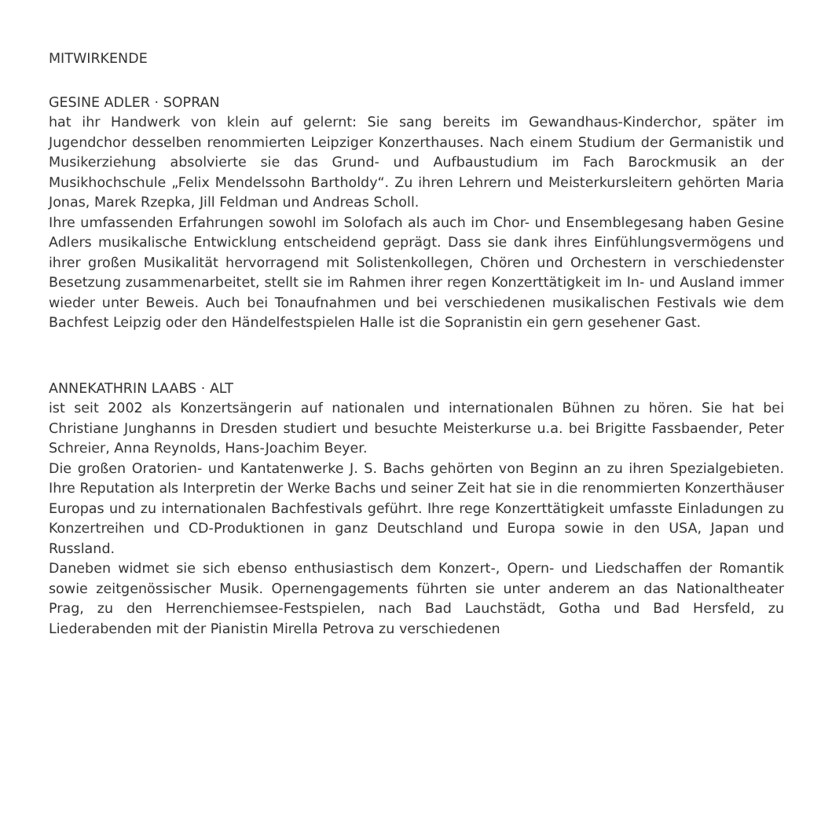MITWIRKENDE
GESINE ADLER · SOPRAN
hat ihr Handwerk von klein auf gelernt: Sie sang bereits im Gewandhaus-Kinderchor, später im Jugendchor desselben renommierten Leipziger Konzerthauses. Nach einem Studium der Germanistik und Musikerziehung absolvierte sie das Grund- und Aufbaustudium im Fach Barockmusik an der Musikhochschule „Felix Mendelssohn Bartholdy“. Zu ihren Lehrern und Meisterkursleitern gehörten Maria Jonas, Marek Rzepka, Jill Feldman und Andreas Scholl.
Ihre umfassenden Erfahrungen sowohl im Solofach als auch im Chor- und Ensemblegesang haben Gesine Adlers musikalische Entwicklung entscheidend geprägt. Dass sie dank ihres Einfühlungsvermögens und ihrer großen Musikalität hervorragend mit Solistenkollegen, Chören und Orchestern in verschiedenster Besetzung zusammenarbeitet, stellt sie im Rahmen ihrer regen Konzerttätigkeit im In- und Ausland immer wieder unter Beweis. Auch bei Tonaufnahmen und bei verschiedenen musikalischen Festivals wie dem Bachfest Leipzig oder den Händelfestspielen Halle ist die Sopranistin ein gern gesehener Gast.
ANNEKATHRIN LAABS · ALT
ist seit 2002 als Konzertsängerin auf nationalen und internationalen Bühnen zu hören. Sie hat bei Christiane Junghanns in Dresden studiert und besuchte Meisterkurse u.a. bei Brigitte Fassbaender, Peter Schreier, Anna Reynolds, Hans-Joachim Beyer.
Die großen Oratorien- und Kantatenwerke J. S. Bachs gehörten von Beginn an zu ihren Spezialgebieten. Ihre Reputation als Interpretin der Werke Bachs und seiner Zeit hat sie in die renommierten Konzerthäuser Europas und zu internationalen Bachfestivals geführt. Ihre rege Konzerttätigkeit umfasste Einladungen zu Konzertreihen und CD-Produktionen in ganz Deutschland und Europa sowie in den USA, Japan und Russland.
Daneben widmet sie sich ebenso enthusiastisch dem Konzert-, Opern- und Liedschaffen der Romantik sowie zeitgenössischer Musik. Opernengagements führten sie unter anderem an das Nationaltheater Prag, zu den Herrenchiemsee-Festspielen, nach Bad Lauchstädt, Gotha und Bad Hersfeld, zu Liederabenden mit der Pianistin Mirella Petrova zu verschiedenen